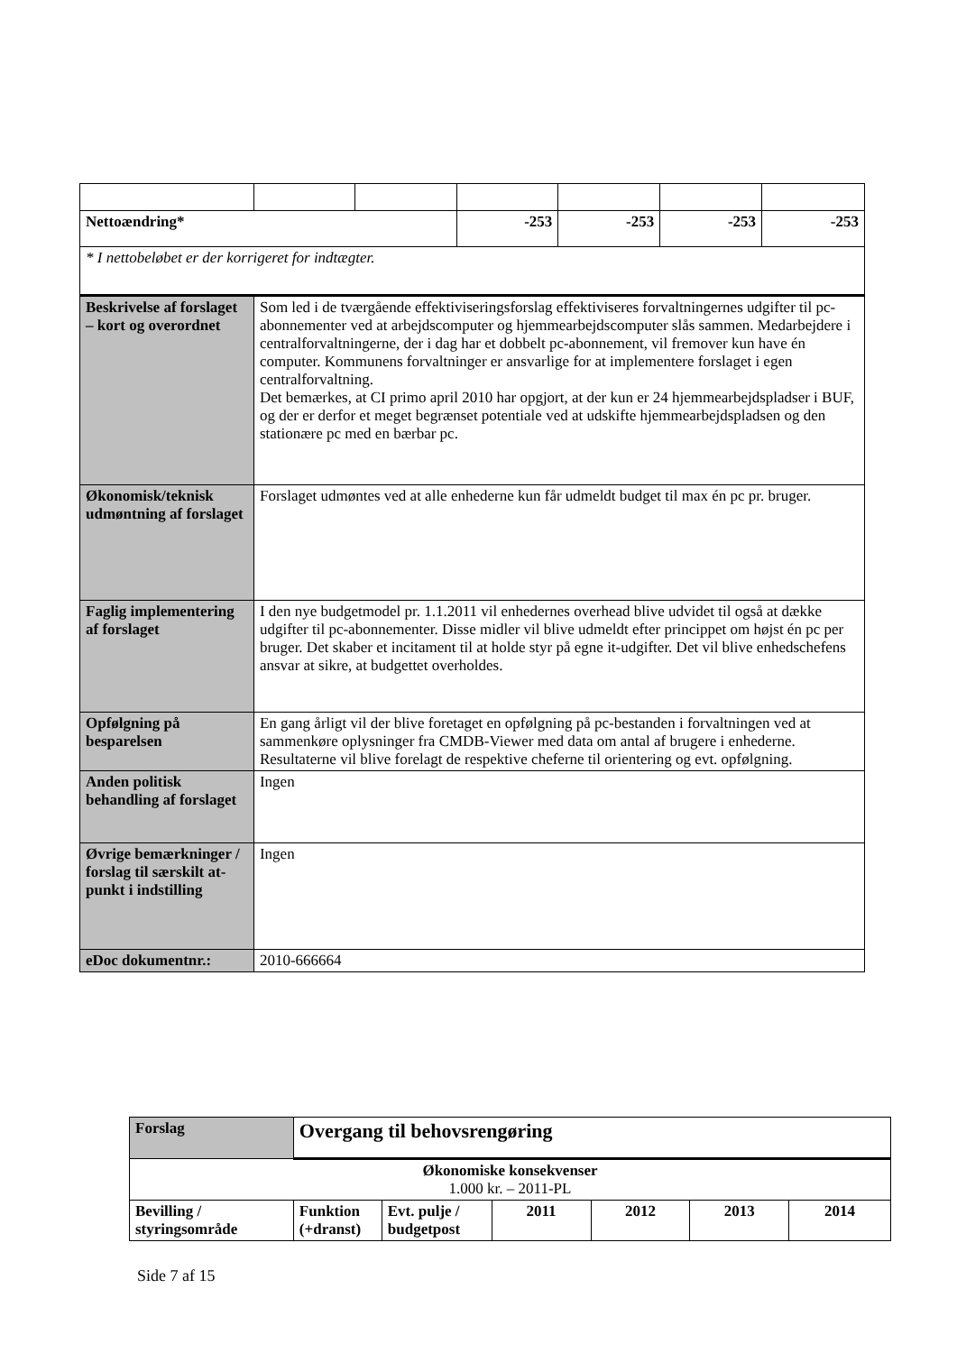| Nettoændring* | | | -253 | -253 | -253 | -253 |
| * I nettobeløbet er der korrigeret for indtægter. | | | | | | |
| Beskrivelse af forslaget – kort og overordnet | Som led i de tværgående effektiviseringsforslag effektiviseres forvaltningernes udgifter til pc-abonnementer ved at arbejdscomputer og hjemmearbejdscomputer slås sammen. Medarbejdere i centralforvaltningerne, der i dag har et dobbelt pc-abonnement, vil fremover kun have én computer. Kommunens forvaltninger er ansvarlige for at implementere forslaget i egen centralforvaltning. Det bemærkes, at CI primo april 2010 har opgjort, at der kun er 24 hjemmearbejdspladser i BUF, og der er derfor et meget begrænset potentiale ved at udskifte hjemmearbejdspladsen og den stationære pc med en bærbar pc. | | | | | |
| Økonomisk/teknisk udmøntning af forslaget | Forslaget udmøntes ved at alle enhederne kun får udmeldt budget til max én pc pr. bruger. | | | | | |
| Faglig implementering af forslaget | I den nye budgetmodel pr. 1.1.2011 vil enhedernes overhead blive udvidet til også at dække udgifter til pc-abonnementer. Disse midler vil blive udmeldt efter princippet om højst én pc per bruger. Det skaber et incitament til at holde styr på egne it-udgifter. Det vil blive enhedschefens ansvar at sikre, at budgettet overholdes. | | | | | |
| Opfølgning på besparelsen | En gang årligt vil der blive foretaget en opfølgning på pc-bestanden i forvaltningen ved at sammenkøre oplysninger fra CMDB-Viewer med data om antal af brugere i enhederne. Resultaterne vil blive forelagt de respektive cheferne til orientering og evt. opfølgning. | | | | | |
| Anden politisk behandling af forslaget | Ingen | | | | | |
| Øvrige bemærkninger / forslag til særskilt at-punkt i indstilling | Ingen | | | | | |
| eDoc dokumentnr.: | 2010-666664 | | | | | |
| Forslag | Overgang til behovsrengøring | | | | | |
| Økonomiske konsekvenser 1.000 kr. – 2011-PL | | | | | | |
| Bevilling / styringsområde | Funktion (+dranst) | Evt. pulje / budgetpost | 2011 | 2012 | 2013 | 2014 |
Side 7 af 15